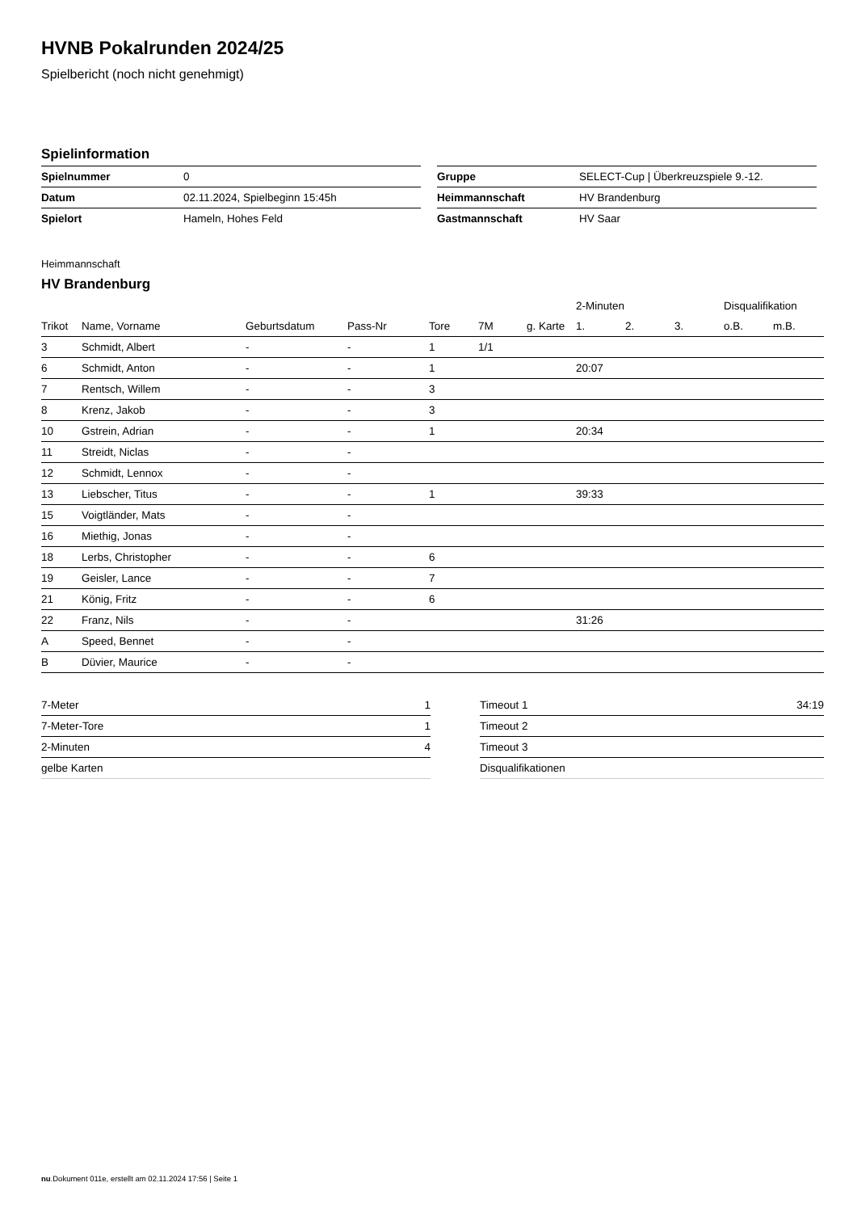HVNB Pokalrunden 2024/25
Spielbericht (noch nicht genehmigt)
Spielinformation
| Spielnummer | 0 |
| Datum | 02.11.2024, Spielbeginn 15:45h |
| Spielort | Hameln, Hohes Feld |
| Gruppe | SELECT-Cup / Überkreuzspiele 9.-12. |
| Heimmannschaft | HV Brandenburg |
| Gastmannschaft | HV Saar |
Heimmannschaft
HV Brandenburg
| | | | | | | | 2-Minuten | | | Disqualifikation | |
| --- | --- | --- | --- | --- | --- | --- | --- | --- | --- | --- | --- |
| Trikot | Name, Vorname | Geburtsdatum | Pass-Nr | Tore | 7M | g. Karte | 1. | 2. | 3. | o.B. | m.B. |
| 3 | Schmidt, Albert | - | - | 1 | 1/1 | | | | | | |
| 6 | Schmidt, Anton | - | - | 1 | | | 20:07 | | | | |
| 7 | Rentsch, Willem | - | - | 3 | | | | | | | |
| 8 | Krenz, Jakob | - | - | 3 | | | | | | | |
| 10 | Gstrein, Adrian | - | - | 1 | | | 20:34 | | | | |
| 11 | Streidt, Niclas | - | - | | | | | | | | |
| 12 | Schmidt, Lennox | - | - | | | | | | | | |
| 13 | Liebscher, Titus | - | - | 1 | | | 39:33 | | | | |
| 15 | Voigtländer, Mats | - | - | | | | | | | | |
| 16 | Miethig, Jonas | - | - | | | | | | | | |
| 18 | Lerbs, Christopher | - | - | 6 | | | | | | | |
| 19 | Geisler, Lance | - | - | 7 | | | | | | | |
| 21 | König, Fritz | - | - | 6 | | | | | | | |
| 22 | Franz, Nils | - | - | | | | 31:26 | | | | |
| A | Speed, Bennet | - | - | | | | | | | | |
| B | Düvier, Maurice | - | - | | | | | | | | |
| 7-Meter | 1 |
| 7-Meter-Tore | 1 |
| 2-Minuten | 4 |
| gelbe Karten | |
| Timeout 1 | 34:19 |
| Timeout 2 | |
| Timeout 3 | |
| Disqualifikationen | |
nu.Dokument 011e, erstellt am 02.11.2024 17:56 | Seite 1